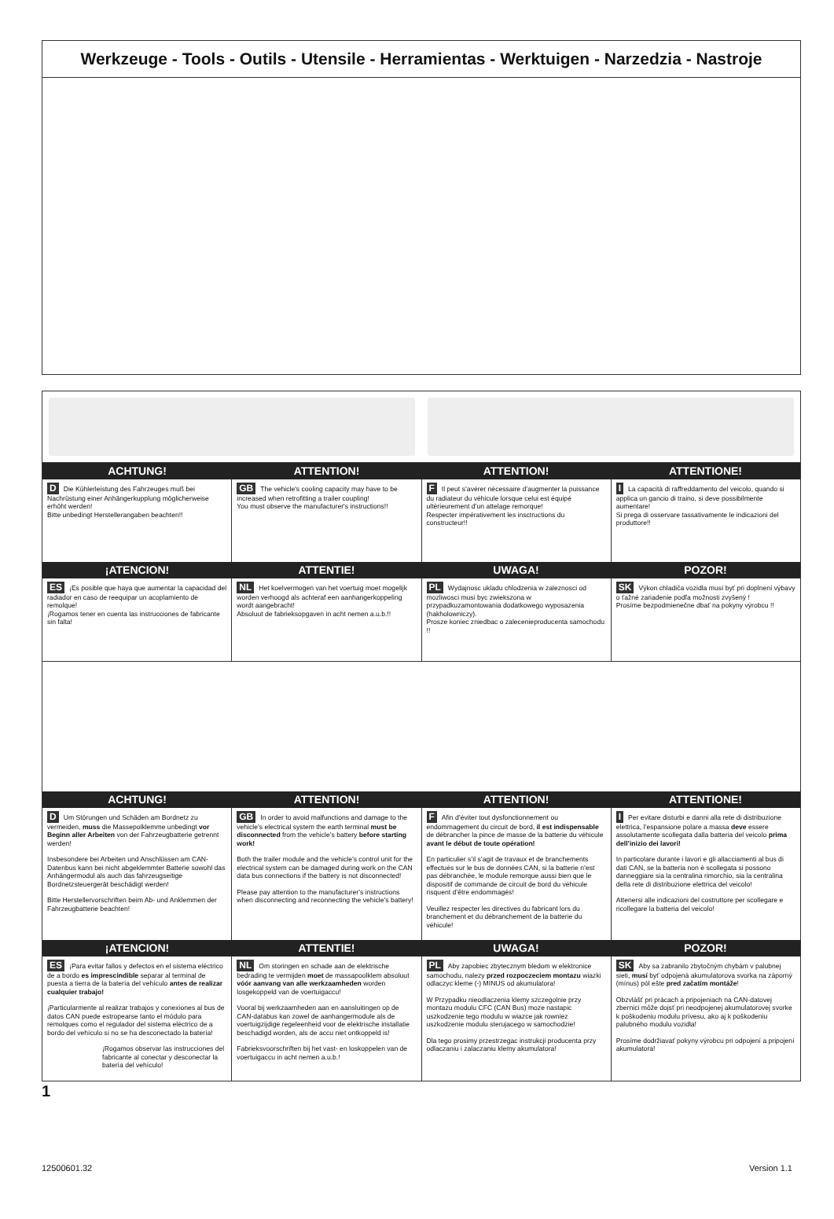Werkzeuge - Tools - Outils - Utensile - Herramientas - Werktuigen - Narzedzia - Nastroje
ACHTUNG! ATTENTION! ATTENTION! ATTENTIONE!
D Die Kühlerleistung des Fahrzeuges muß bei Nachrüstung einer Anhängerkupplung möglicherweise erhöht werden!
Bitte unbedingt Herstellerangaben beachten!!
GB The vehicle's cooling capacity may have to be increased when retrofitting a trailer coupling!
You must observe the manufacturer's instructions!!
F Il peut s’avérer nécessaire d’augmenter la puissance du radiateur du véhicule lorsque celui est équipé ultérieurement d’un attelage remorque!
Respecter impérativement les insctructions du constructeur!!
I La capacità di raffreddamento del veicolo, quando si applica un gancio di traino, si deve possibilmente aumentare!
Si prega di osservare tassativamente le indicazioni del produttore!!
¡ATENCION! ATTENTIE! UWAGA! POZOR!
ES ¡Es posible que haya que aumentar la capacidad del radiador en caso de reequipar un acoplamiento de remolque!
¡Rogamos tener en cuenta las instrucciones de fabricante sin falta!
NL Het koelvermogen van het voertuig moet mogelijk worden verhoogd als achteraf een aanhangerkoppeling wordt aangebracht!
Absoluut de fabrieksopgaven in acht nemen a.u.b.!!
PL Wydajnosc ukladu chlodzenia w zaleznosci od mozliwosci musi byc zwiekszona w przypadkuzamontowania dodatkowego wyposazenia (hakholowniczy).
Prosze koniec zniedbac o zalecenieproducenta samochodu !!
SK Výkon chladiča vozidla musí byť pri doplnení výbavy o ťažné zariadenie podľa možnosti zvyšený !
Prosíme bezpodmienečne dbať na pokyny výrobcu !!
ACHTUNG! ATTENTION! ATTENTION! ATTENTIONE!
D Um Störungen und Schäden am Bordnetz zu vermeiden, muss die Massepolklemme unbedingt vor Beginn aller Arbeiten von der Fahrzeugbatterie getrennt werden!
Insbesondere bei Arbeiten und Anschlüssen am CAN-Datenbus kann bei nicht abgeklemmter Batterie sowohl das Anhängermodul als auch das fahrzeugseitige Bordnetzsteuergerät beschädigt werden!
Bitte Herstellervorschriften beim Ab- und Anklemmen der Fahrzeugbatterie beachten!
GB In order to avoid malfunctions and damage to the vehicle’s electrical system the earth terminal must be disconnected from the vehicle’s battery before starting work!
Both the trailer module and the vehicle’s control unit for the electrical system can be damaged during work on the CAN data bus connections if the battery is not disconnected!
Please pay attention to the manufacturer’s instructions when disconnecting and reconnecting the vehicle’s battery!
F Afin d’éviter tout dysfonctionnement ou endommagement du circuit de bord, il est indispensable de débrancher la pince de masse de la batterie du véhicule avant le début de toute opération!
En particulier s’il s’agit de travaux et de branchements effectués sur le bus de données CAN, si la batterie n’est pas débranchée, le module remorque aussi bien que le dispositif de commande de circuit de bord du véhicule risquent d’être endommagés!
Veuillez respecter les directives du fabricant lors du branchement et du débranchement de la batterie du véhicule!
I Per evitare disturbi e danni alla rete di distribuzione elettrica, l’espansione polare a massa deve essere assolutamente scollegata dalla batteria del veicolo prima dell’inizio dei lavori!
In particolare durante i lavori e gli allacciamenti al bus di dati CAN, se la batteria non è scollegata si possono danneggiare sia la centralina rimorchio, sia la centralina della rete di distribuzione elettrica del veicolo!
Attenersi alle indicazioni del costruttore per scollegare e ricollegare la batteria del veicolo!
¡ATENCION! ATTENTIE! UWAGA! POZOR!
ES ¡Para evitar fallos y defectos en el sistema eléctrico de a bordo es imprescindible separar al terminal de puesta a tierra de la batería del vehículo antes de realizar cualquier trabajo!
¡Particularmente al realizar trabajos y conexiones al bus de datos CAN puede estropearse tanto el módulo para remolques como el regulador del sistema eléctrico de a bordo del vehículo si no se ha desconectado la batería!
¡Rogamos observar las instrucciones del fabricante al conectar y desconectar la batería del vehículo!
NL Om storingen en schade aan de elektrische bedrading te vermijden moet de massapoolklem absoluut vóór aanvang van alle werkzaamheden worden losgekoppeld van de voertuigaccu!
Vooral bij werkzaamheden aan en aansluitingen op de CAN-databus kan zowel de aanhangermodule als de voertuigzijdige regeleenheid voor de elektrische installatie beschadigd worden, als de accu niet ontkoppeld is!
Fabrieksvoorschriften bij het vast- en loskoppelen van de voertuigaccu in acht nemen a.u.b.!
PL Aby zapobiec zbytecznym bledom w elektronice samochodu, nalezy przed rozpoczeciem montazu wiazki odlaczyc kleme (-) MINUS od akumulatora!
W Przypadku nieodlaczenia klemy szczegolnie przy montazu modulu CFC (CAN Bus) moze nastapic uszkodzenie tego modulu w wiazce jak rowniez uszkodzenie modulu sterujacego w samochodzie!
Dla tego prosimy przestrzegac instrukcji producenta przy odlaczaniu i zalaczaniu klemy akumulatora!
SK Aby sa zabranilo zbytočným chybám v palubnej sieti, musí byť odpojená akumulatorova svorka na záporný (mínus) pól ešte pred začatím montáže!
Obzvlášť pri prácach a pripojeniach na CAN-datovej zbernici môže dojsť pri neodpojenej akumulatorovej svorke k poškodeniu modulu prívesu, ako aj k poškodeniu palubného modulu vozidla!
Prosíme dodržiavať pokyny výrobcu pri odpojení a pripojení akumulatora!
1
12500601.32 Version 1.1